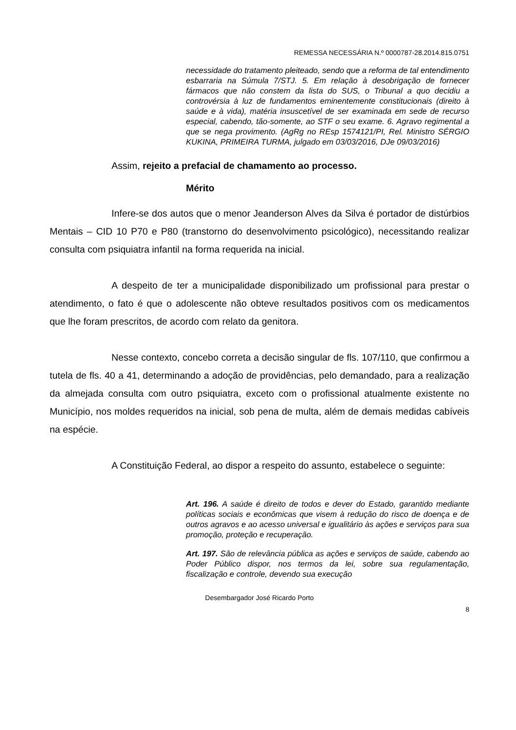REMESSA NECESSÁRIA N.º 0000787-28.2014.815.0751
necessidade do tratamento pleiteado, sendo que a reforma de tal entendimento esbarraria na Súmula 7/STJ. 5. Em relação à desobrigação de fornecer fármacos que não constem da lista do SUS, o Tribunal a quo decidiu a controvérsia à luz de fundamentos eminentemente constitucionais (direito à saúde e à vida), matéria insuscetível de ser examinada em sede de recurso especial, cabendo, tão-somente, ao STF o seu exame. 6. Agravo regimental a que se nega provimento. (AgRg no REsp 1574121/PI, Rel. Ministro SÉRGIO KUKINA, PRIMEIRA TURMA, julgado em 03/03/2016, DJe 09/03/2016)
Assim, rejeito a prefacial de chamamento ao processo.
Mérito
Infere-se dos autos que o menor Jeanderson Alves da Silva é portador de distúrbios Mentais – CID 10 P70 e P80 (transtorno do desenvolvimento psicológico), necessitando realizar consulta com psiquiatra infantil na forma requerida na inicial.
A despeito de ter a municipalidade disponibilizado um profissional para prestar o atendimento, o fato é que o adolescente não obteve resultados positivos com os medicamentos que lhe foram prescritos, de acordo com relato da genitora.
Nesse contexto, concebo correta a decisão singular de fls. 107/110, que confirmou a tutela de fls. 40 a 41, determinando a adoção de providências, pelo demandado, para a realização da almejada consulta com outro psiquiatra, exceto com o profissional atualmente existente no Município, nos moldes requeridos na inicial, sob pena de multa, além de demais medidas cabíveis na espécie.
A Constituição Federal, ao dispor a respeito do assunto, estabelece o seguinte:
Art. 196. A saúde é direito de todos e dever do Estado, garantido mediante políticas sociais e econômicas que visem à redução do risco de doença e de outros agravos e ao acesso universal e igualitário às ações e serviços para sua promoção, proteção e recuperação.
Art. 197. São de relevância pública as ações e serviços de saúde, cabendo ao Poder Público dispor, nos termos da lei, sobre sua regulamentação, fiscalização e controle, devendo sua execução
Desembargador José Ricardo Porto
8